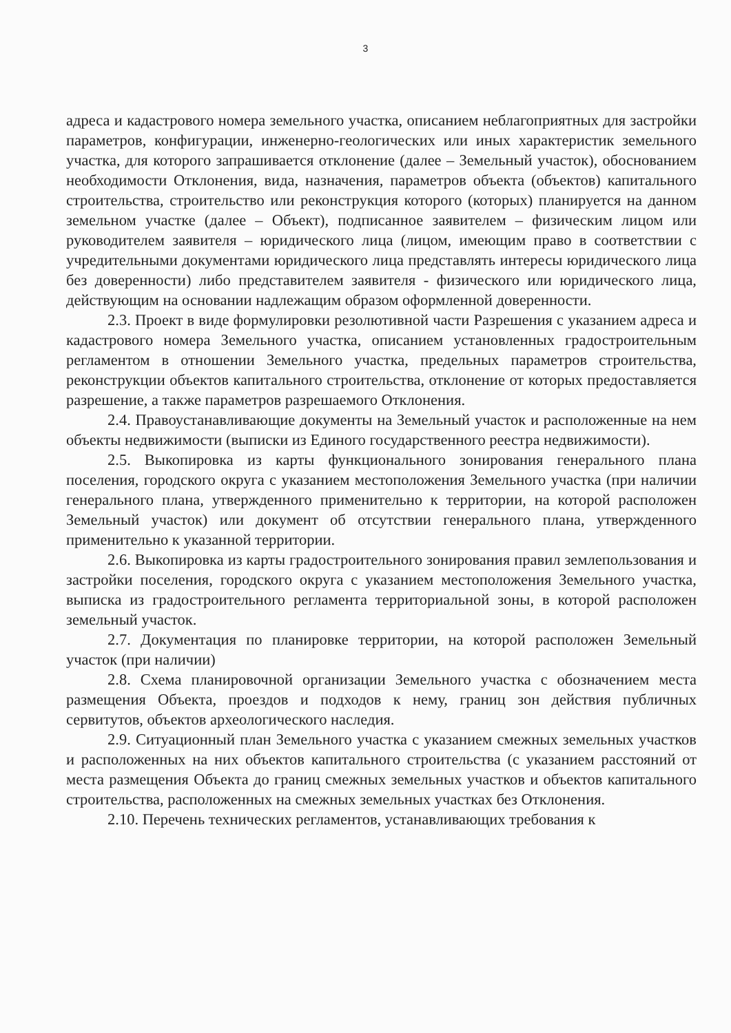3
адреса и кадастрового номера земельного участка, описанием неблагоприятных для застройки параметров, конфигурации, инженерно-геологических или иных характеристик земельного участка, для которого запрашивается отклонение (далее – Земельный участок), обоснованием необходимости Отклонения, вида, назначения, параметров объекта (объектов) капитального строительства, строительство или реконструкция которого (которых) планируется на данном земельном участке (далее – Объект), подписанное заявителем – физическим лицом или руководителем заявителя – юридического лица (лицом, имеющим право в соответствии с учредительными документами юридического лица представлять интересы юридического лица без доверенности) либо представителем заявителя - физического или юридического лица, действующим на основании надлежащим образом оформленной доверенности.
2.3. Проект в виде формулировки резолютивной части Разрешения с указанием адреса и кадастрового номера Земельного участка, описанием установленных градостроительным регламентом в отношении Земельного участка, предельных параметров строительства, реконструкции объектов капитального строительства, отклонение от которых предоставляется разрешение, а также параметров разрешаемого Отклонения.
2.4. Правоустанавливающие документы на Земельный участок и расположенные на нем объекты недвижимости (выписки из Единого государственного реестра недвижимости).
2.5. Выкопировка из карты функционального зонирования генерального плана поселения, городского округа с указанием местоположения Земельного участка (при наличии генерального плана, утвержденного применительно к территории, на которой расположен Земельный участок) или документ об отсутствии генерального плана, утвержденного применительно к указанной территории.
2.6. Выкопировка из карты градостроительного зонирования правил землепользования и застройки поселения, городского округа с указанием местоположения Земельного участка, выписка из градостроительного регламента территориальной зоны, в которой расположен земельный участок.
2.7. Документация по планировке территории, на которой расположен Земельный участок (при наличии)
2.8. Схема планировочной организации Земельного участка с обозначением места размещения Объекта, проездов и подходов к нему, границ зон действия публичных сервитутов, объектов археологического наследия.
2.9. Ситуационный план Земельного участка с указанием смежных земельных участков и расположенных на них объектов капитального строительства (с указанием расстояний от места размещения Объекта до границ смежных земельных участков и объектов капитального строительства, расположенных на смежных земельных участках без Отклонения.
2.10. Перечень технических регламентов, устанавливающих требования к